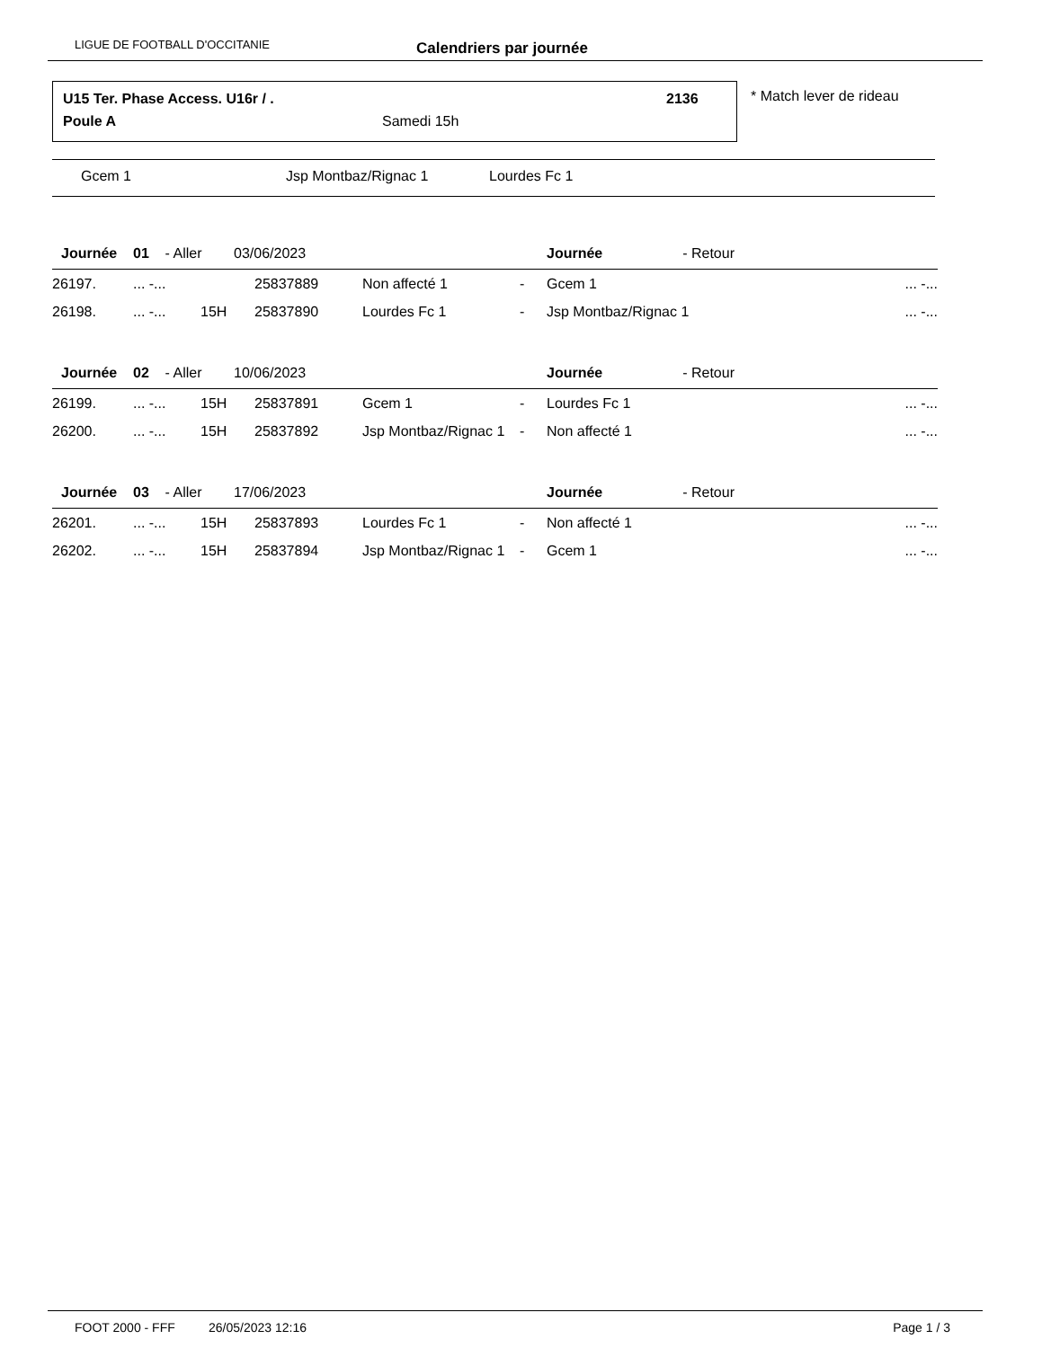LIGUE DE FOOTBALL D'OCCITANIE Calendriers par journée
U15 Ter. Phase Access. U16r / .
2136
Poule A Samedi 15h
* Match lever de rideau
Gcem 1 Jsp Montbaz/Rignac 1 Lourdes Fc 1
| Journée 01 - Aller 03/06/2023 | | | | | | Journée - Retour | |
| --- | --- | --- | --- | --- | --- | --- | --- |
| 26197. | ... -... | | 25837889 | Non affecté 1 | - | Gcem 1 | ... -... |
| 26198. | ... -... | 15H | 25837890 | Lourdes Fc 1 | - | Jsp Montbaz/Rignac 1 | ... -... |
| Journée 02 - Aller 10/06/2023 | | | | | | Journée - Retour | |
| 26199. | ... -... | 15H | 25837891 | Gcem 1 | - | Lourdes Fc 1 | ... -... |
| 26200. | ... -... | 15H | 25837892 | Jsp Montbaz/Rignac 1 | - | Non affecté 1 | ... -... |
| Journée 03 - Aller 17/06/2023 | | | | | | Journée - Retour | |
| 26201. | ... -... | 15H | 25837893 | Lourdes Fc 1 | - | Non affecté 1 | ... -... |
| 26202. | ... -... | 15H | 25837894 | Jsp Montbaz/Rignac 1 | - | Gcem 1 | ... -... |
FOOT 2000 - FFF 26/05/2023 12:16 Page 1 / 3